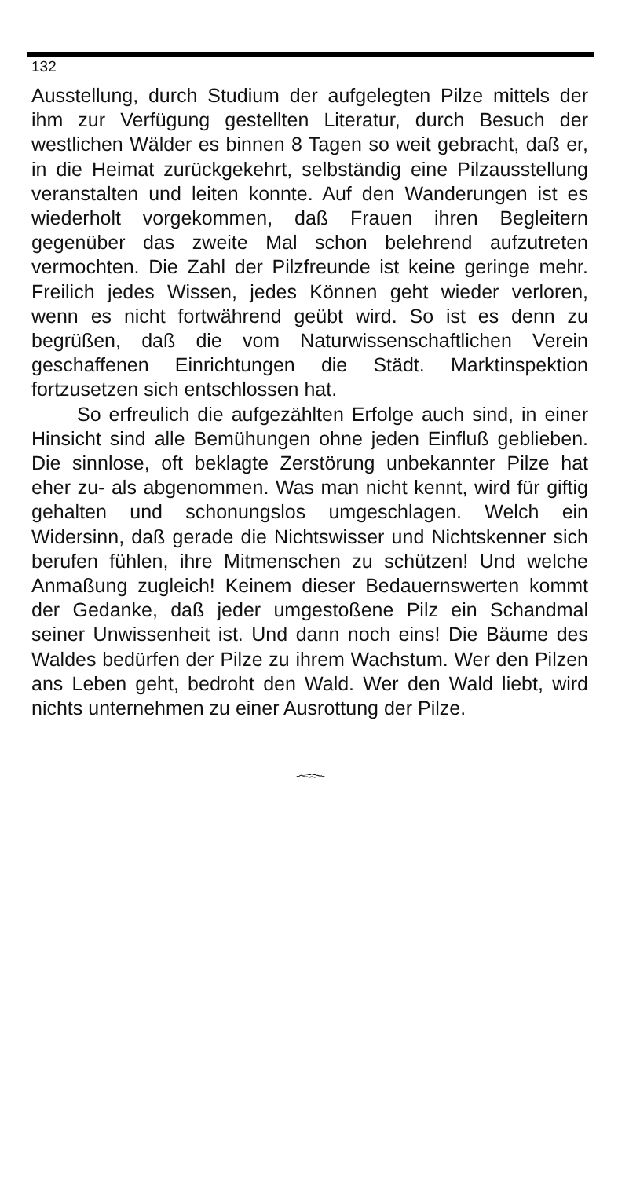132
Ausstellung, durch Studium der aufgelegten Pilze mittels der ihm zur Verfügung gestellten Literatur, durch Besuch der westlichen Wälder es binnen 8 Tagen so weit gebracht, daß er, in die Heimat zurückgekehrt, selbständig eine Pilzausstellung veranstalten und leiten konnte. Auf den Wanderungen ist es wiederholt vorgekommen, daß Frauen ihren Begleitern gegenüber das zweite Mal schon belehrend aufzutreten vermochten. Die Zahl der Pilzfreunde ist keine geringe mehr. Freilich jedes Wissen, jedes Können geht wieder verloren, wenn es nicht fortwährend geübt wird. So ist es denn zu begrüßen, daß die vom Naturwissenschaftlichen Verein geschaffenen Einrichtungen die Städt. Marktinspektion fortzusetzen sich entschlossen hat.
So erfreulich die aufgezählten Erfolge auch sind, in einer Hinsicht sind alle Bemühungen ohne jeden Einfluß geblieben. Die sinnlose, oft beklagte Zerstörung unbekannter Pilze hat eher zu- als abgenommen. Was man nicht kennt, wird für giftig gehalten und schonungslos umgeschlagen. Welch ein Widersinn, daß gerade die Nichtswisser und Nichtskenner sich berufen fühlen, ihre Mitmenschen zu schützen! Und welche Anmaßung zugleich! Keinem dieser Bedauernswerten kommt der Gedanke, daß jeder umgestoßene Pilz ein Schandmal seiner Unwissenheit ist. Und dann noch eins! Die Bäume des Waldes bedürfen der Pilze zu ihrem Wachstum. Wer den Pilzen ans Leben geht, bedroht den Wald. Wer den Wald liebt, wird nichts unternehmen zu einer Ausrottung der Pilze.
-~≈≈~-